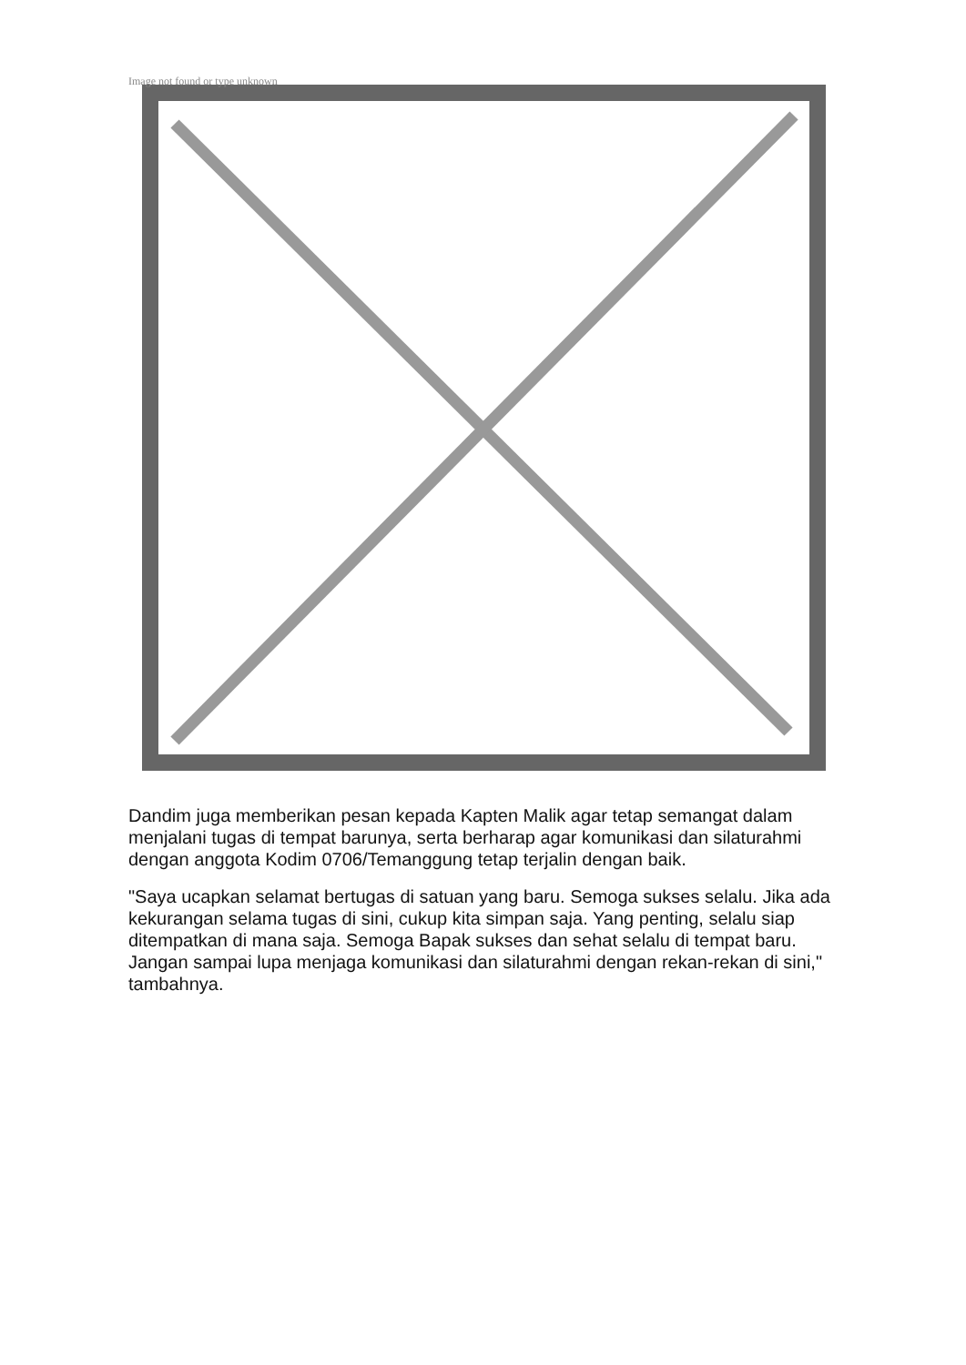Image not found or type unknown
Dandim juga memberikan pesan kepada Kapten Malik agar tetap semangat dalam menjalani tugas di tempat barunya, serta berharap agar komunikasi dan silaturahmi dengan anggota Kodim 0706/Temanggung tetap terjalin dengan baik.
"Saya ucapkan selamat bertugas di satuan yang baru. Semoga sukses selalu. Jika ada kekurangan selama tugas di sini, cukup kita simpan saja. Yang penting, selalu siap ditempatkan di mana saja. Semoga Bapak sukses dan sehat selalu di tempat baru. Jangan sampai lupa menjaga komunikasi dan silaturahmi dengan rekan-rekan di sini," tambahnya.